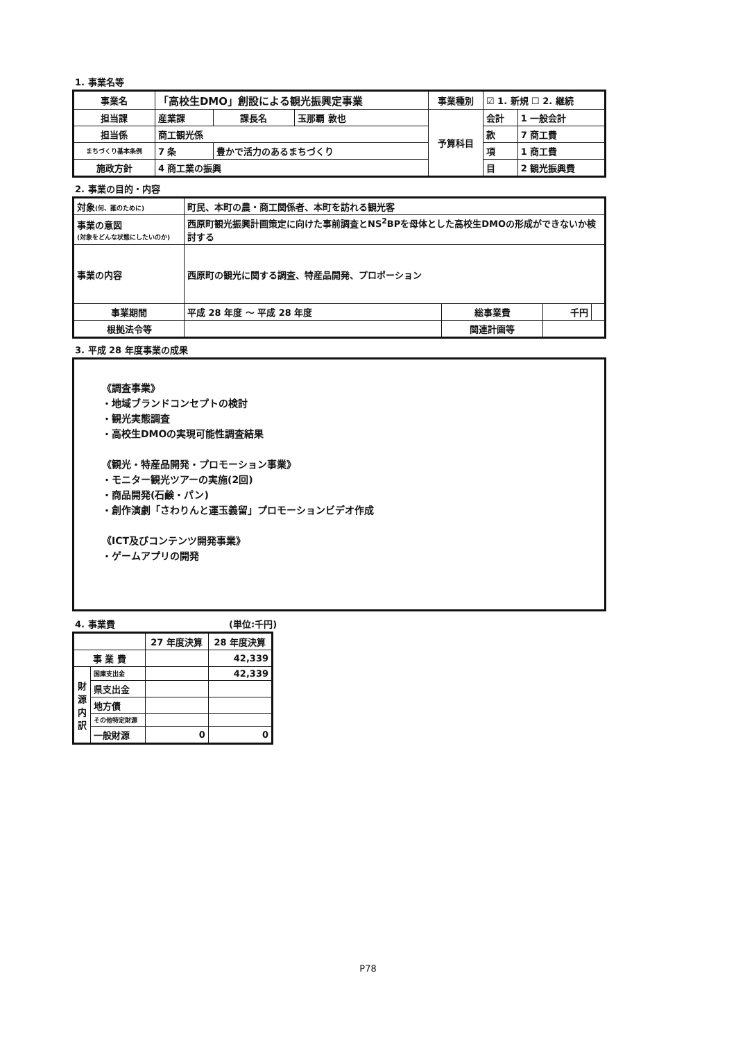1. 事業名等
| 事業名 | 「高校生DMO」創設による観光振興定事業 | | | 事業種別 | ☑ 1. 新規 ☐ 2. 継続 | |
| 担当課 | 産業課 | 課長名 | 玉那覇 敦也 | 予算科目 | 会計 | 1 一般会計 |
| 担当係 | 商工観光係 | | | | 款 | 7 商工費 |
| まちづくり基本条例 | 7 条 | 豊かで活力のあるまちづくり | | | 項 | 1 商工費 |
| 施政方針 | 4 商工業の振興 | | | | 目 | 2 観光振興費 |
2. 事業の目的・内容
| 対象 (何、誰のために) | 町民、本町の農・商工関係者、本町を訪れる観光客 | | | |
| 事業の意図 (対象をどんな状態にしたいのか) | 西原町観光振興計画策定に向けた事前調査とNS<sup>2</sup>BPを母体とした高校生DMOの形成ができないか検討する | | | |
| 事業の内容 | 西原町の観光に関する調査、特産品開発、プロポーション | | | |
| 事業期間 | 平成 28 年度 ～ 平成 28 年度 | 総事業費 | 千円 | |
| 根拠法令等 | | 関連計画等 | | |
3. 平成 28 年度事業の成果
《調査事業》
・地域ブランドコンセプトの検討
・観光実態調査
・高校生DMOの実現可能性調査結果
《観光・特産品開発・プロモーション事業》
・モニター観光ツアーの実施(2回)
・商品開発(石鹸・パン)
・創作演劇「さわりんと運玉義留」プロモーションビデオ作成
《ICT及びコンテンツ開発事業》
・ゲームアプリの開発
4. 事業費 (単位:千円)
| | | 27 年度決算 | 28 年度決算 |
| 事 業 費 | | | 42,339 |
| 財 源 内 訳 | 国庫支出金 | | 42,339 |
| | 県支出金 | | |
| | 地方債 | | |
| | その他特定財源 | | |
| | 一般財源 | 0 | 0 |
P78